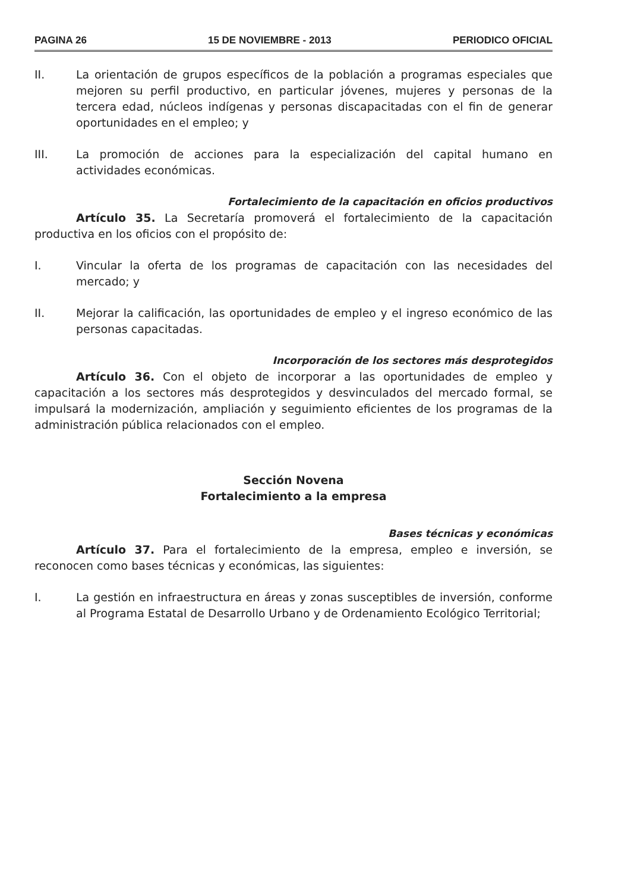PAGINA 26 15 DE NOVIEMBRE - 2013 PERIODICO OFICIAL
II. La orientación de grupos específicos de la población a programas especiales que mejoren su perfil productivo, en particular jóvenes, mujeres y personas de la tercera edad, núcleos indígenas y personas discapacitadas con el fin de generar oportunidades en el empleo; y
III. La promoción de acciones para la especialización del capital humano en actividades económicas.
Fortalecimiento de la capacitación en oficios productivos
Artículo 35. La Secretaría promoverá el fortalecimiento de la capacitación productiva en los oficios con el propósito de:
I. Vincular la oferta de los programas de capacitación con las necesidades del mercado; y
II. Mejorar la calificación, las oportunidades de empleo y el ingreso económico de las personas capacitadas.
Incorporación de los sectores más desprotegidos
Artículo 36. Con el objeto de incorporar a las oportunidades de empleo y capacitación a los sectores más desprotegidos y desvinculados del mercado formal, se impulsará la modernización, ampliación y seguimiento eficientes de los programas de la administración pública relacionados con el empleo.
Sección Novena
Fortalecimiento a la empresa
Bases técnicas y económicas
Artículo 37. Para el fortalecimiento de la empresa, empleo e inversión, se reconocen como bases técnicas y económicas, las siguientes:
I. La gestión en infraestructura en áreas y zonas susceptibles de inversión, conforme al Programa Estatal de Desarrollo Urbano y de Ordenamiento Ecológico Territorial;